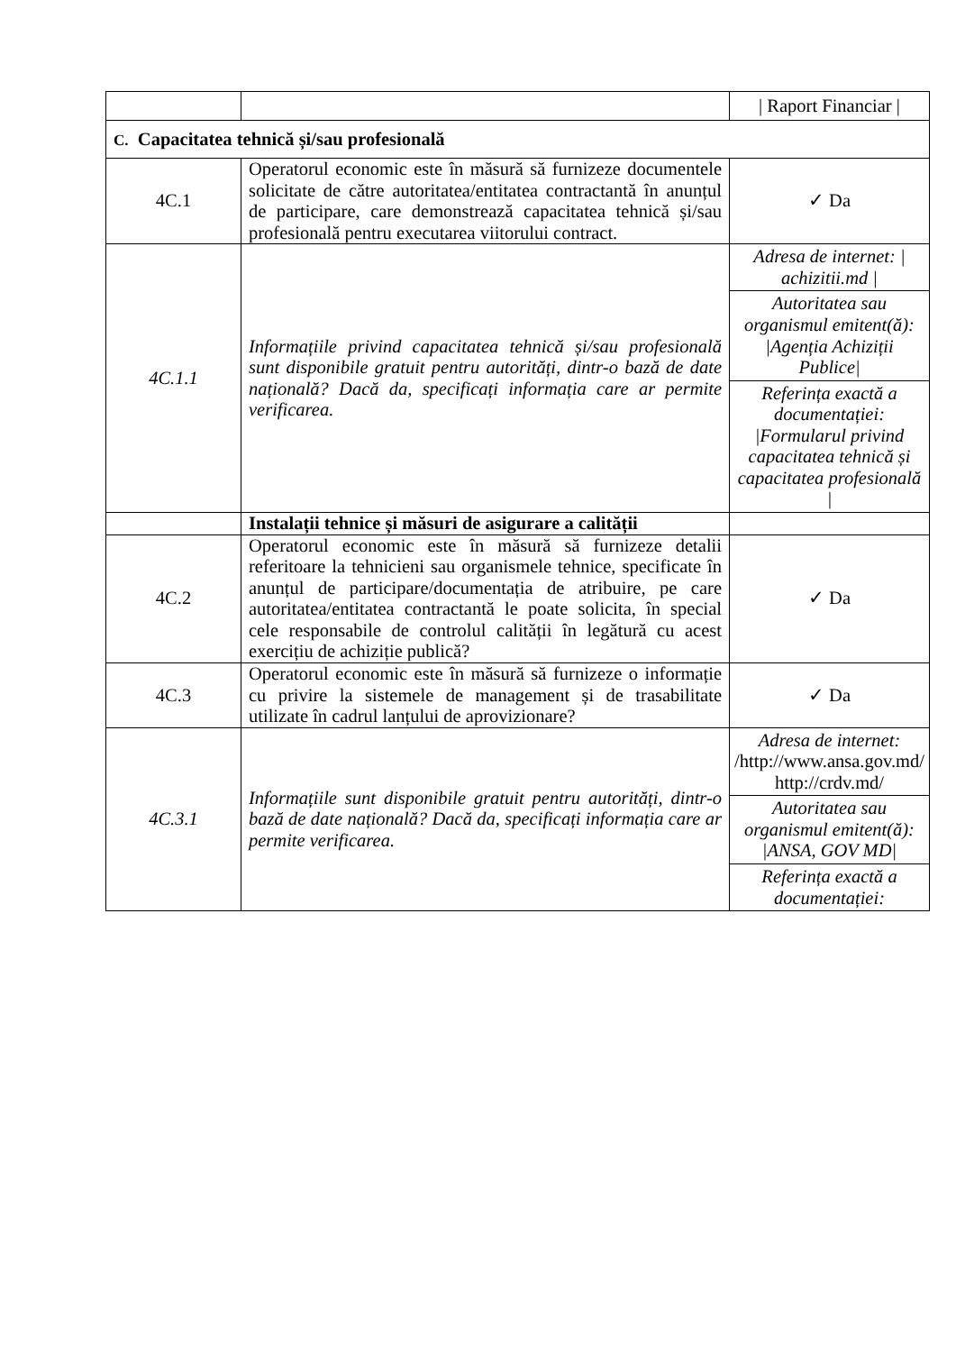| | | / Raport Financiar / |
| C. Capacitatea tehnică și/sau profesională | | |
| 4C.1 | Operatorul economic este în măsură să furnizeze documentele solicitate de către autoritatea/entitatea contractantă în anunțul de participare, care demonstrează capacitatea tehnică și/sau profesională pentru executarea viitorului contract. | ✓ Da |
| 4C.1.1 | Informațiile privind capacitatea tehnică și/sau profesională sunt disponibile gratuit pentru autorități, dintr-o bază de date națională? Dacă da, specificați informația care ar permite verificarea. | Adresa de internet: / achizitii.md / Autoritatea sau organismul emitent(ă): /Agenția Achiziții Publice/ Referința exactă a documentației: /Formularul privind capacitatea tehnică și capacitatea profesională / |
| | Instalații tehnice și măsuri de asigurare a calității | |
| 4C.2 | Operatorul economic este în măsură să furnizeze detalii referitoare la tehnicieni sau organismele tehnice, specificate în anunțul de participare/documentația de atribuire, pe care autoritatea/entitatea contractantă le poate solicita, în special cele responsabile de controlul calității în legătură cu acest exercițiu de achiziție publică? | ✓ Da |
| 4C.3 | Operatorul economic este în măsură să furnizeze o informație cu privire la sistemele de management și de trasabilitate utilizate în cadrul lanțului de aprovizionare? | ✓ Da |
| 4C.3.1 | Informațiile sunt disponibile gratuit pentru autorități, dintr-o bază de date națională? Dacă da, specificați informația care ar permite verificarea. | Adresa de internet: /http://www.ansa.gov.md/ http://crdv.md/ Autoritatea sau organismul emitent(ă): /ANSA, GOV MD/ Referința exactă a documentației: |